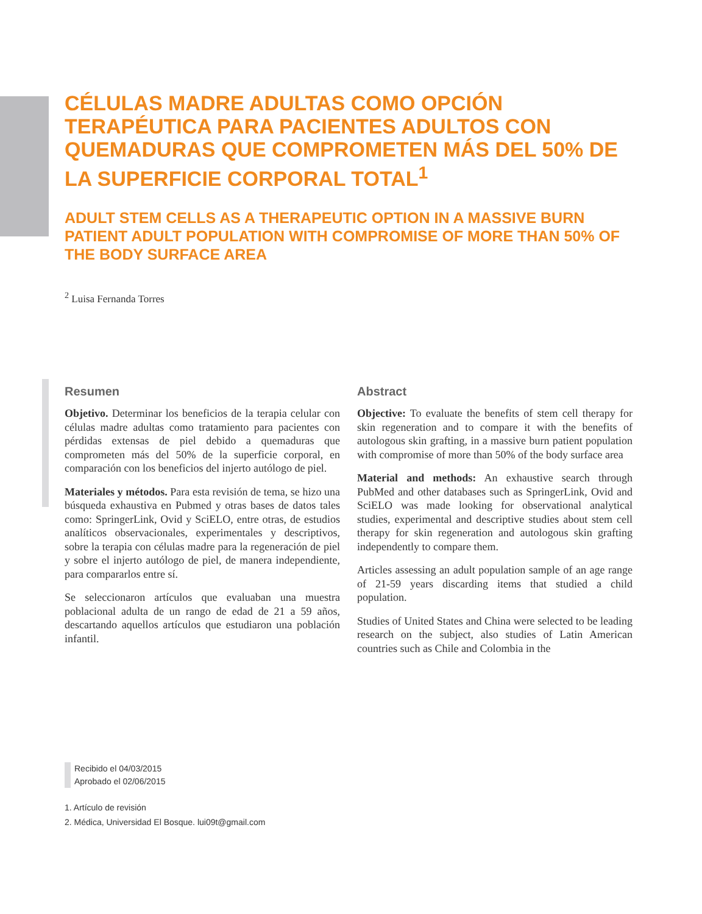CÉLULAS MADRE ADULTAS COMO OPCIÓN TERAPÉUTICA PARA PACIENTES ADULTOS CON QUEMADURAS QUE COMPROMETEN MÁS DEL 50% DE LA SUPERFICIE CORPORAL TOTAL<sup>1</sup>
ADULT STEM CELLS AS A THERAPEUTIC OPTION IN A MASSIVE BURN PATIENT ADULT POPULATION WITH COMPROMISE OF MORE THAN 50% OF THE BODY SURFACE AREA
<sup>2</sup> Luisa Fernanda Torres
Resumen
Objetivo. Determinar los beneficios de la terapia celular con células madre adultas como tratamiento para pacientes con pérdidas extensas de piel debido a quemaduras que comprometen más del 50% de la superficie corporal, en comparación con los beneficios del injerto autólogo de piel.
Materiales y métodos. Para esta revisión de tema, se hizo una búsqueda exhaustiva en Pubmed y otras bases de datos tales como: SpringerLink, Ovid y SciELO, entre otras, de estudios analíticos observacionales, experimentales y descriptivos, sobre la terapia con células madre para la regeneración de piel y sobre el injerto autólogo de piel, de manera independiente, para compararlos entre sí.
Se seleccionaron artículos que evaluaban una muestra poblacional adulta de un rango de edad de 21 a 59 años, descartando aquellos artículos que estudiaron una población infantil.
Abstract
Objective: To evaluate the benefits of stem cell therapy for skin regeneration and to compare it with the benefits of autologous skin grafting, in a massive burn patient population with compromise of more than 50% of the body surface area
Material and methods: An exhaustive search through PubMed and other databases such as SpringerLink, Ovid and SciELO was made looking for observational analytical studies, experimental and descriptive studies about stem cell therapy for skin regeneration and autologous skin grafting independently to compare them.
Articles assessing an adult population sample of an age range of 21-59 years discarding items that studied a child population.
Studies of United States and China were selected to be leading research on the subject, also studies of Latin American countries such as Chile and Colombia in the
Recibido el 04/03/2015
Aprobado el 02/06/2015
1. Artículo de revisión
2. Médica, Universidad El Bosque. lui09t@gmail.com